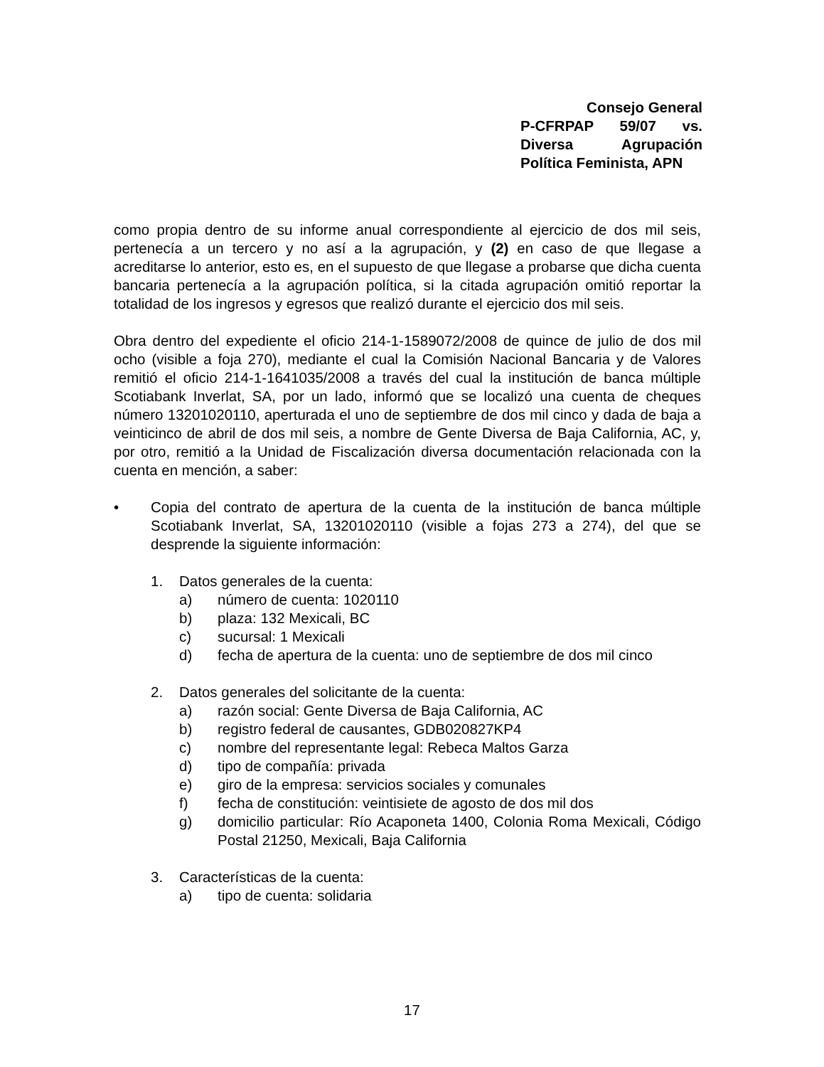Consejo General
P-CFRPAP 59/07 vs.
Diversa Agrupación
Política Feminista, APN
como propia dentro de su informe anual correspondiente al ejercicio de dos mil seis, pertenecía a un tercero y no así a la agrupación, y (2) en caso de que llegase a acreditarse lo anterior, esto es, en el supuesto de que llegase a probarse que dicha cuenta bancaria pertenecía a la agrupación política, si la citada agrupación omitió reportar la totalidad de los ingresos y egresos que realizó durante el ejercicio dos mil seis.
Obra dentro del expediente el oficio 214-1-1589072/2008 de quince de julio de dos mil ocho (visible a foja 270), mediante el cual la Comisión Nacional Bancaria y de Valores remitió el oficio 214-1-1641035/2008 a través del cual la institución de banca múltiple Scotiabank Inverlat, SA, por un lado, informó que se localizó una cuenta de cheques número 13201020110, aperturada el uno de septiembre de dos mil cinco y dada de baja a veinticinco de abril de dos mil seis, a nombre de Gente Diversa de Baja California, AC, y, por otro, remitió a la Unidad de Fiscalización diversa documentación relacionada con la cuenta en mención, a saber:
• Copia del contrato de apertura de la cuenta de la institución de banca múltiple Scotiabank Inverlat, SA, 13201020110 (visible a fojas 273 a 274), del que se desprende la siguiente información:
1. Datos generales de la cuenta:
a) número de cuenta: 1020110
b) plaza: 132 Mexicali, BC
c) sucursal: 1 Mexicali
d) fecha de apertura de la cuenta: uno de septiembre de dos mil cinco
2. Datos generales del solicitante de la cuenta:
a) razón social: Gente Diversa de Baja California, AC
b) registro federal de causantes, GDB020827KP4
c) nombre del representante legal: Rebeca Maltos Garza
d) tipo de compañía: privada
e) giro de la empresa: servicios sociales y comunales
f) fecha de constitución: veintisiete de agosto de dos mil dos
g) domicilio particular: Río Acaponeta 1400, Colonia Roma Mexicali, Código Postal 21250, Mexicali, Baja California
3. Características de la cuenta:
a) tipo de cuenta: solidaria
17